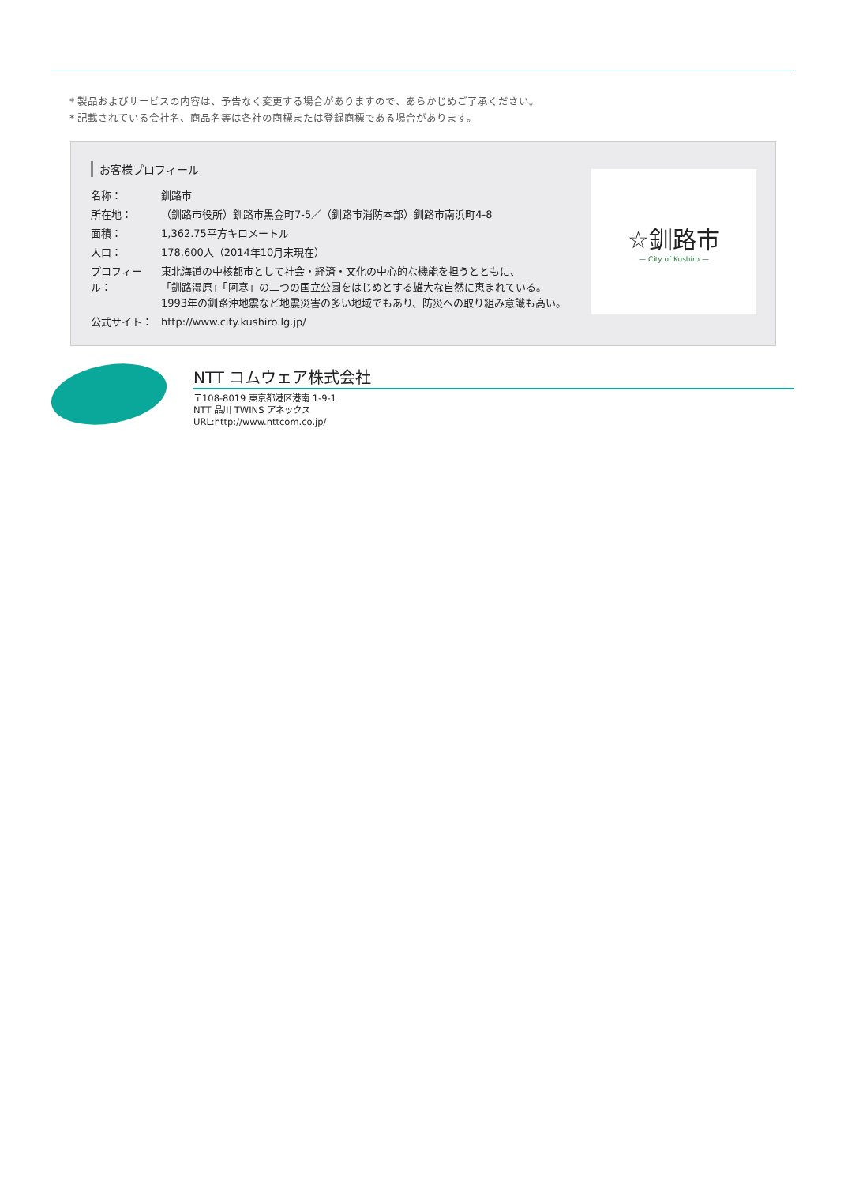* 製品およびサービスの内容は、予告なく変更する場合がありますので、あらかじめご了承ください。
* 記載されている会社名、商品名等は各社の商標または登録商標である場合があります。
お客様プロフィール
| 名称： | 釧路市 |
| 所在地： | （釧路市役所）釧路市黒金町7-5／（釧路市消防本部）釧路市南浜町4-8 |
| 面積： | 1,362.75平方キロメートル |
| 人口： | 178,600人（2014年10月末現在） |
| プロフィール： | 東北海道の中核都市として社会・経済・文化の中心的な機能を担うとともに、 「釧路湿原」「阿寒」の二つの国立公園をはじめとする雄大な自然に恵まれている。 1993年の釧路沖地震など地震災害の多い地域でもあり、防災への取り組み意識も高い。 |
| 公式サイト： | http://www.city.kushiro.lg.jp/ |
☆釧路市
— City of Kushiro —
NTT コムウェア株式会社
〒108-8019 東京都港区港南 1-9-1
NTT 品川 TWINS アネックス
URL:http://www.nttcom.co.jp/